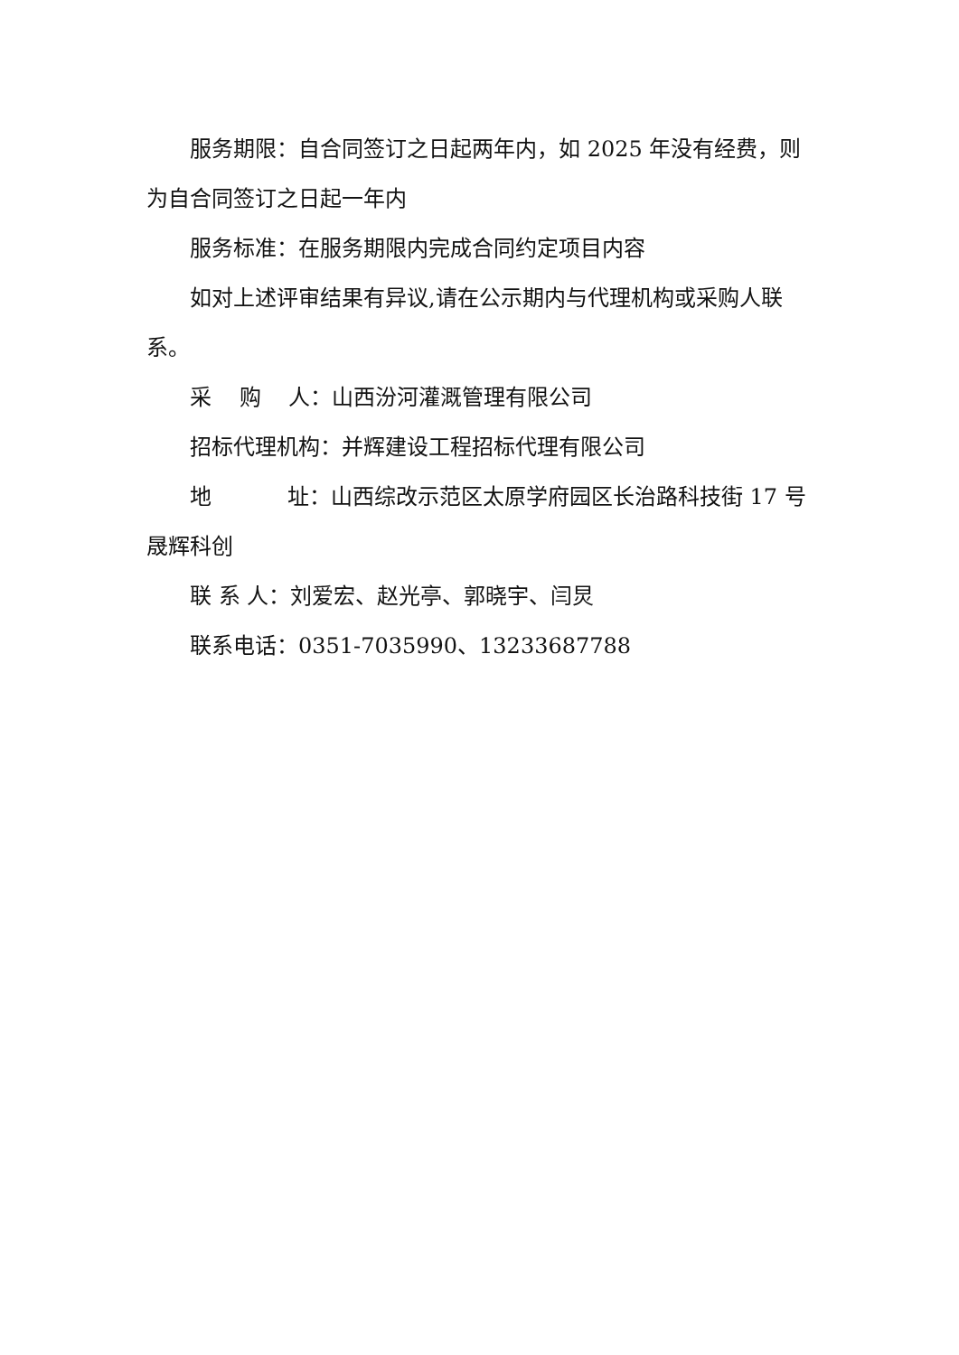服务期限：自合同签订之日起两年内，如 2025 年没有经费，则为自合同签订之日起一年内
服务标准：在服务期限内完成合同约定项目内容
如对上述评审结果有异议,请在公示期内与代理机构或采购人联系。
采 购 人：山西汾河灌溉管理有限公司
招标代理机构：并辉建设工程招标代理有限公司
地 址：山西综改示范区太原学府园区长治路科技街 17 号晟辉科创
联 系 人：刘爱宏、赵光亭、郭晓宇、闫炅
联系电话：0351-7035990、13233687788